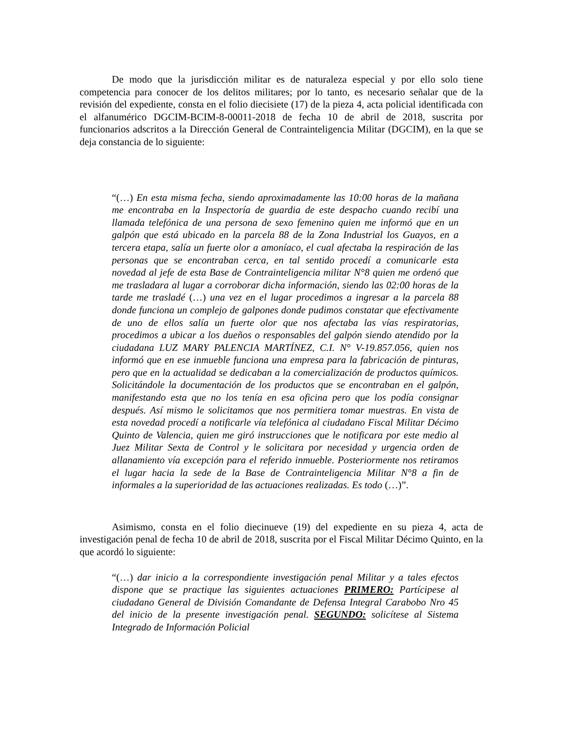De modo que la jurisdicción militar es de naturaleza especial y por ello solo tiene competencia para conocer de los delitos militares; por lo tanto, es necesario señalar que de la revisión del expediente, consta en el folio diecisiete (17) de la pieza 4, acta policial identificada con el alfanumérico DGCIM-BCIM-8-00011-2018 de fecha 10 de abril de 2018, suscrita por funcionarios adscritos a la Dirección General de Contrainteligencia Militar (DGCIM), en la que se deja constancia de lo siguiente:
“(…) En esta misma fecha, siendo aproximadamente las 10:00 horas de la mañana me encontraba en la Inspectoría de guardia de este despacho cuando recibí una llamada telefónica de una persona de sexo femenino quien me informó que en un galpón que está ubicado en la parcela 88 de la Zona Industrial los Guayos, en a tercera etapa, salía un fuerte olor a amoníaco, el cual afectaba la respiración de las personas que se encontraban cerca, en tal sentido procedí a comunicarle esta novedad al jefe de esta Base de Contrainteligencia militar N°8 quien me ordenó que me trasladara al lugar a corroborar dicha información, siendo las 02:00 horas de la tarde me trasladé (…) una vez en el lugar procedimos a ingresar a la parcela 88 donde funciona un complejo de galpones donde pudimos constatar que efectivamente de uno de ellos salía un fuerte olor que nos afectaba las vías respiratorias, procedimos a ubicar a los dueños o responsables del galpón siendo atendido por la ciudadana LUZ MARY PALENCIA MARTÍNEZ, C.I. N° V-19.857.056, quien nos informó que en ese inmueble funciona una empresa para la fabricación de pinturas, pero que en la actualidad se dedicaban a la comercialización de productos químicos. Solicitándole la documentación de los productos que se encontraban en el galpón, manifestando esta que no los tenía en esa oficina pero que los podía consignar después. Así mismo le solicitamos que nos permitiera tomar muestras. En vista de esta novedad procedí a notificarle vía telefónica al ciudadano Fiscal Militar Décimo Quinto de Valencia, quien me giró instrucciones que le notificara por este medio al Juez Militar Sexta de Control y le solicitara por necesidad y urgencia orden de allanamiento vía excepción para el referido inmueble. Posteriormente nos retiramos el lugar hacia la sede de la Base de Contrainteligencia Militar N°8 a fin de informales a la superioridad de las actuaciones realizadas. Es todo (…)”.
Asimismo, consta en el folio diecinueve (19) del expediente en su pieza 4, acta de investigación penal de fecha 10 de abril de 2018, suscrita por el Fiscal Militar Décimo Quinto, en la que acordó lo siguiente:
“(…) dar inicio a la correspondiente investigación penal Militar y a tales efectos dispone que se practique las siguientes actuaciones PRIMERO: Partícipese al ciudadano General de División Comandante de Defensa Integral Carabobo Nro 45 del inicio de la presente investigación penal. SEGUNDO: solicítese al Sistema Integrado de Información Policial